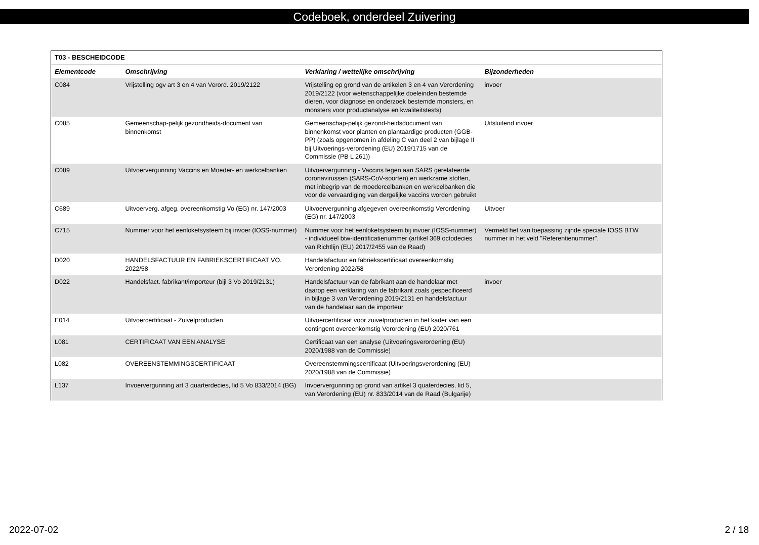Codeboek, onderdeel Zuivering
| T03 - BESCHEIDCODE | | | |
| --- | --- | --- | --- |
| Elementcode | Omschrijving | Verklaring / wettelijke omschrijving | Bijzonderheden |
| C084 | Vrijstelling ogv art 3 en 4 van Verord. 2019/2122 | Vrijstelling op grond van de artikelen 3 en 4 van Verordening 2019/2122 (voor wetenschappelijke doeleinden bestemde dieren, voor diagnose en onderzoek bestemde monsters, en monsters voor productanalyse en kwaliteitstests) | invoer |
| C085 | Gemeenschap-pelijk gezondheids-document van binnenkomst | Gemeenschap-pelijk gezond-heidsdocument van binnenkomst voor planten en plantaardige producten (GGB-PP) (zoals opgenomen in afdeling C van deel 2 van bijlage II bij Uitvoerings-verordening (EU) 2019/1715 van de Commissie (PB L 261)) | Uitsluitend invoer |
| C089 | Uitvoervergunning Vaccins en Moeder- en werkcelbanken | Uitvoervergunning - Vaccins tegen aan SARS gerelateerde coronavirussen (SARS-CoV-soorten) en werkzame stoffen, met inbegrip van de moedercelbanken en werkcelbanken die voor de vervaardiging van dergelijke vaccins worden gebruikt | |
| C689 | Uitvoerverg. afgeg. overeenkomstig Vo (EG) nr. 147/2003 | Uitvoervergunning afgegeven overeenkomstig Verordening (EG) nr. 147/2003 | Uitvoer |
| C715 | Nummer voor het eenloketsysteem bij invoer (IOSS-nummer) | Nummer voor het eenloketsysteem bij invoer (IOSS-nummer) - individueel btw-identificatienummer (artikel 369 octodecies van Richtlijn (EU) 2017/2455 van de Raad) | Vermeld het van toepassing zijnde speciale IOSS BTW nummer in het veld "Referentienummer". |
| D020 | HANDELSFACTUUR EN FABRIEKSCERTIFICAAT VO. 2022/58 | Handelsfactuur en fabriekscertificaat overeenkomstig Verordening 2022/58 | |
| D022 | Handelsfact. fabrikant/importeur (bijl 3 Vo 2019/2131) | Handelsfactuur van de fabrikant aan de handelaar met daarop een verklaring van de fabrikant zoals gespecificeerd in bijlage 3 van Verordening 2019/2131 en handelsfactuur van de handelaar aan de importeur | invoer |
| E014 | Uitvoercertificaat - Zuivelproducten | Uitvoercertificaat voor zuivelproducten in het kader van een contingent overeenkomstig Verordening (EU) 2020/761 | |
| L081 | CERTIFICAAT VAN EEN ANALYSE | Certificaat van een analyse (Uitvoeringsverordening (EU) 2020/1988 van de Commissie) | |
| L082 | OVEREENSTEMMINGSCERTIFICAAT | Overeenstemmingscertificaat (Uitvoeringsverordening (EU) 2020/1988 van de Commissie) | |
| L137 | Invoervergunning art 3 quarterdecies, lid 5 Vo 833/2014 (BG) | Invoervergunning op grond van artikel 3 quaterdecies, lid 5, van Verordening (EU) nr. 833/2014 van de Raad (Bulgarije) | |
2022-07-02 2 / 18